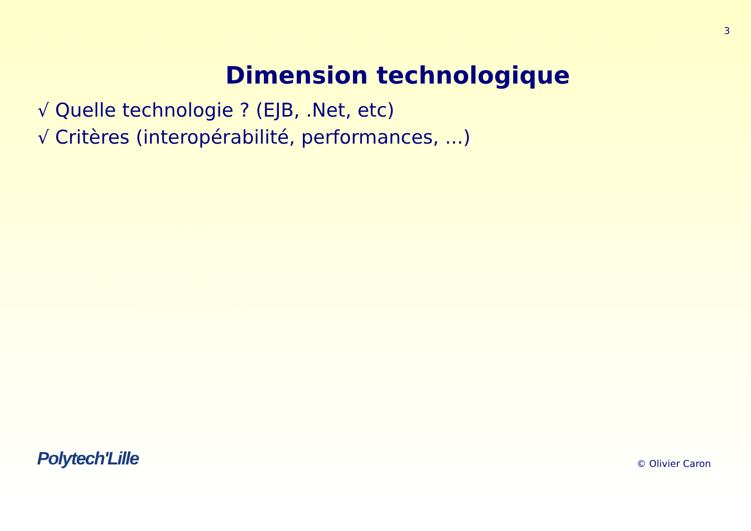3
Dimension technologique
√ Quelle technologie ? (EJB, .Net, etc)
√ Critères (interopérabilité, performances, ...)
Polytech'Lille
© Olivier Caron